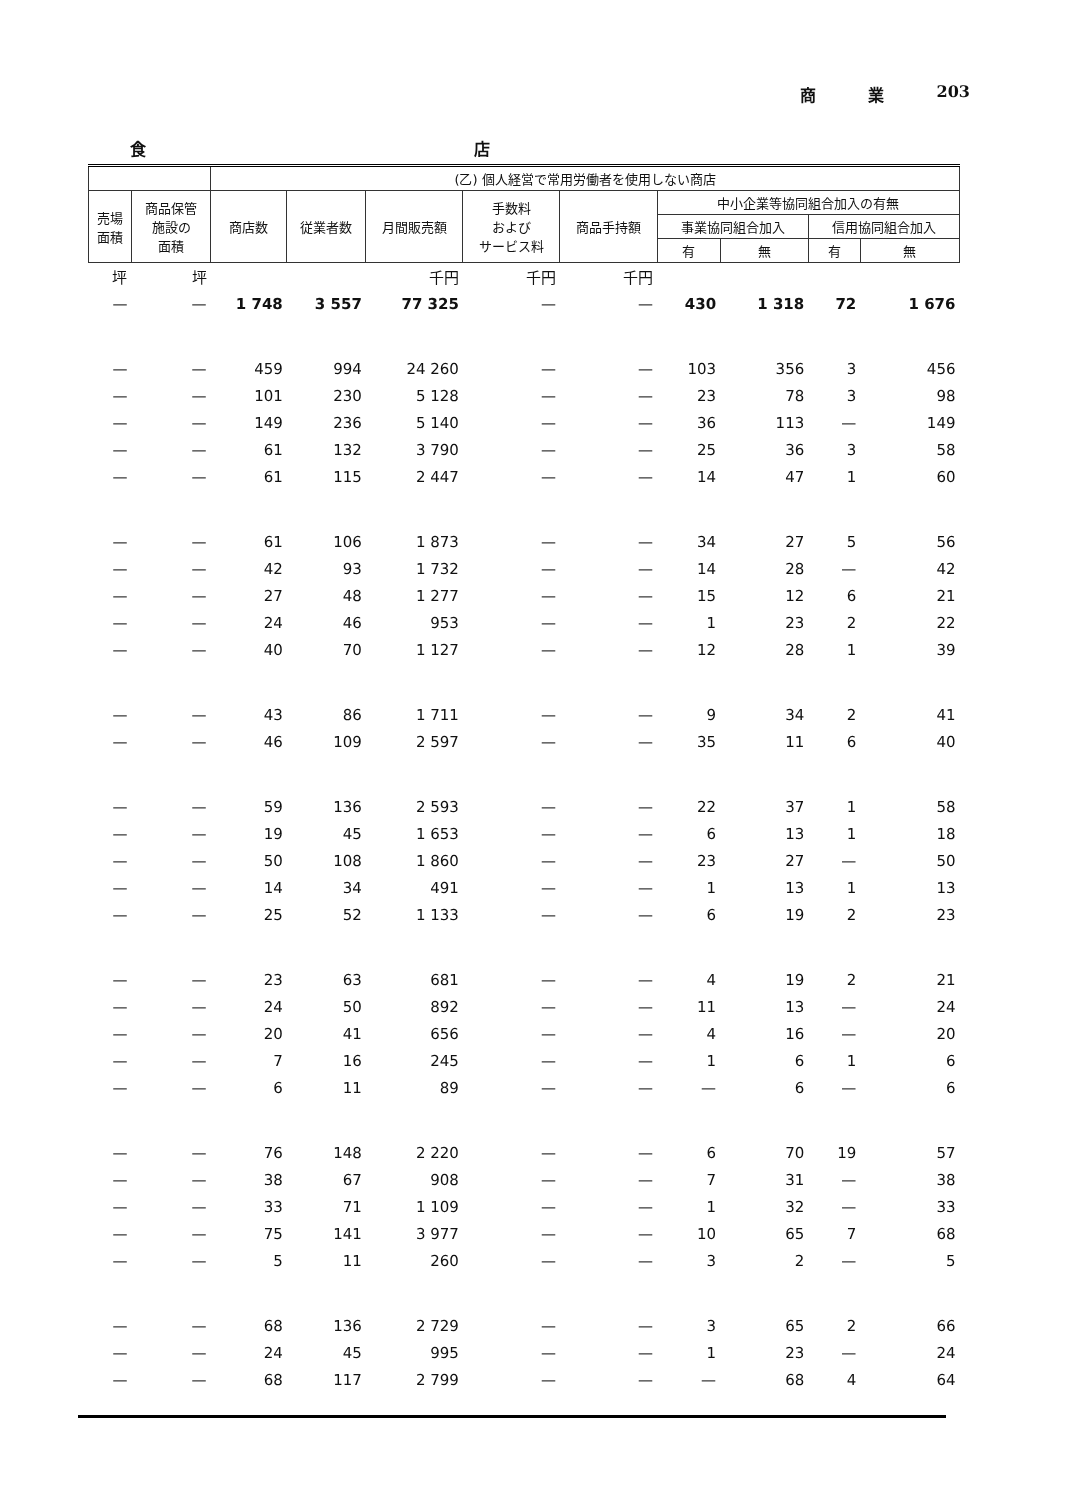商 業 203
食 店
| | | (乙) 個人経営で常用労働者を使用しない商店 | | | | | | | | |
| --- | --- | --- | --- | --- | --- | --- | --- | --- | --- | --- |
| 売場 面積 | 商品保管 施設の 面積 | 商店数 | 従業者数 | 月間販売額 | 手数料 および サービス料 | 商品手持額 | 中小企業等協同組合加入の有無 | | | |
| | | | | | | | 事業協同組合加入 | | 信用協同組合加入 | |
| | | | | | | | 有 | 無 | 有 | 無 |
| 坪 | 坪 | | | 千円 | 千円 | 千円 | | | | |
| — | — | 1 748 | 3 557 | 77 325 | — | — | 430 | 1 318 | 72 | 1 676 |
| — | — | 459 | 994 | 24 260 | — | — | 103 | 356 | 3 | 456 |
| — | — | 101 | 230 | 5 128 | — | — | 23 | 78 | 3 | 98 |
| — | — | 149 | 236 | 5 140 | — | — | 36 | 113 | — | 149 |
| — | — | 61 | 132 | 3 790 | — | — | 25 | 36 | 3 | 58 |
| — | — | 61 | 115 | 2 447 | — | — | 14 | 47 | 1 | 60 |
| — | — | 61 | 106 | 1 873 | — | — | 34 | 27 | 5 | 56 |
| — | — | 42 | 93 | 1 732 | — | — | 14 | 28 | — | 42 |
| — | — | 27 | 48 | 1 277 | — | — | 15 | 12 | 6 | 21 |
| — | — | 24 | 46 | 953 | — | — | 1 | 23 | 2 | 22 |
| — | — | 40 | 70 | 1 127 | — | — | 12 | 28 | 1 | 39 |
| — | — | 43 | 86 | 1 711 | — | — | 9 | 34 | 2 | 41 |
| — | — | 46 | 109 | 2 597 | — | — | 35 | 11 | 6 | 40 |
| — | — | 59 | 136 | 2 593 | — | — | 22 | 37 | 1 | 58 |
| — | — | 19 | 45 | 1 653 | — | — | 6 | 13 | 1 | 18 |
| — | — | 50 | 108 | 1 860 | — | — | 23 | 27 | — | 50 |
| — | — | 14 | 34 | 491 | — | — | 1 | 13 | 1 | 13 |
| — | — | 25 | 52 | 1 133 | — | — | 6 | 19 | 2 | 23 |
| — | — | 23 | 63 | 681 | — | — | 4 | 19 | 2 | 21 |
| — | — | 24 | 50 | 892 | — | — | 11 | 13 | — | 24 |
| — | — | 20 | 41 | 656 | — | — | 4 | 16 | — | 20 |
| — | — | 7 | 16 | 245 | — | — | 1 | 6 | 1 | 6 |
| — | — | 6 | 11 | 89 | — | — | — | 6 | — | 6 |
| — | — | 76 | 148 | 2 220 | — | — | 6 | 70 | 19 | 57 |
| — | — | 38 | 67 | 908 | — | — | 7 | 31 | — | 38 |
| — | — | 33 | 71 | 1 109 | — | — | 1 | 32 | — | 33 |
| — | — | 75 | 141 | 3 977 | — | — | 10 | 65 | 7 | 68 |
| — | — | 5 | 11 | 260 | — | — | 3 | 2 | — | 5 |
| — | — | 68 | 136 | 2 729 | — | — | 3 | 65 | 2 | 66 |
| — | — | 24 | 45 | 995 | — | — | 1 | 23 | — | 24 |
| — | — | 68 | 117 | 2 799 | — | — | — | 68 | 4 | 64 |